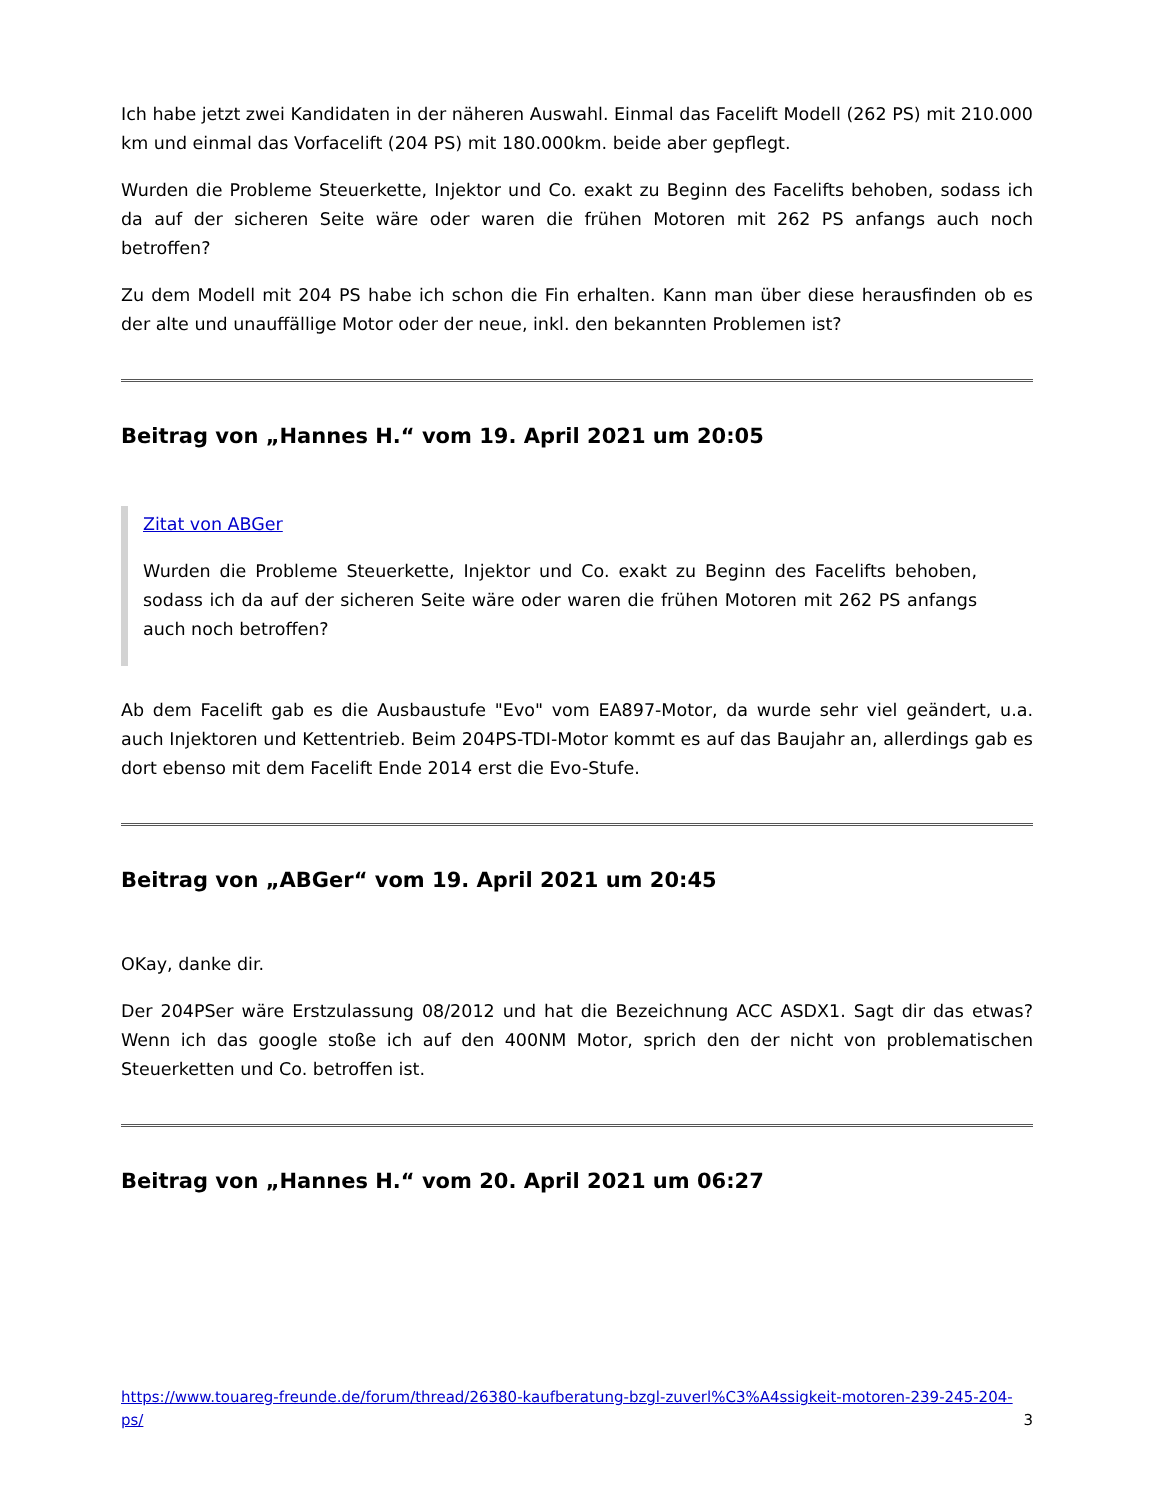Ich habe jetzt zwei Kandidaten in der näheren Auswahl. Einmal das Facelift Modell (262 PS) mit 210.000 km und einmal das Vorfacelift (204 PS) mit 180.000km. beide aber gepflegt.
Wurden die Probleme Steuerkette, Injektor und Co. exakt zu Beginn des Facelifts behoben, sodass ich da auf der sicheren Seite wäre oder waren die frühen Motoren mit 262 PS anfangs auch noch betroffen?
Zu dem Modell mit 204 PS habe ich schon die Fin erhalten. Kann man über diese herausfinden ob es der alte und unauffällige Motor oder der neue, inkl. den bekannten Problemen ist?
Beitrag von „Hannes H.“ vom 19. April 2021 um 20:05
Zitat von ABGer
Wurden die Probleme Steuerkette, Injektor und Co. exakt zu Beginn des Facelifts behoben, sodass ich da auf der sicheren Seite wäre oder waren die frühen Motoren mit 262 PS anfangs auch noch betroffen?
Ab dem Facelift gab es die Ausbaustufe "Evo" vom EA897-Motor, da wurde sehr viel geändert, u.a. auch Injektoren und Kettentrieb. Beim 204PS-TDI-Motor kommt es auf das Baujahr an, allerdings gab es dort ebenso mit dem Facelift Ende 2014 erst die Evo-Stufe.
Beitrag von „ABGer“ vom 19. April 2021 um 20:45
OKay, danke dir.
Der 204PSer wäre Erstzulassung 08/2012 und hat die Bezeichnung ACC ASDX1. Sagt dir das etwas? Wenn ich das google stoße ich auf den 400NM Motor, sprich den der nicht von problematischen Steuerketten und Co. betroffen ist.
Beitrag von „Hannes H.“ vom 20. April 2021 um 06:27
https://www.touareg-freunde.de/forum/thread/26380-kaufberatung-bzgl-zuverl%C3%A4ssigkeit-motoren-239-245-204-ps/ 3